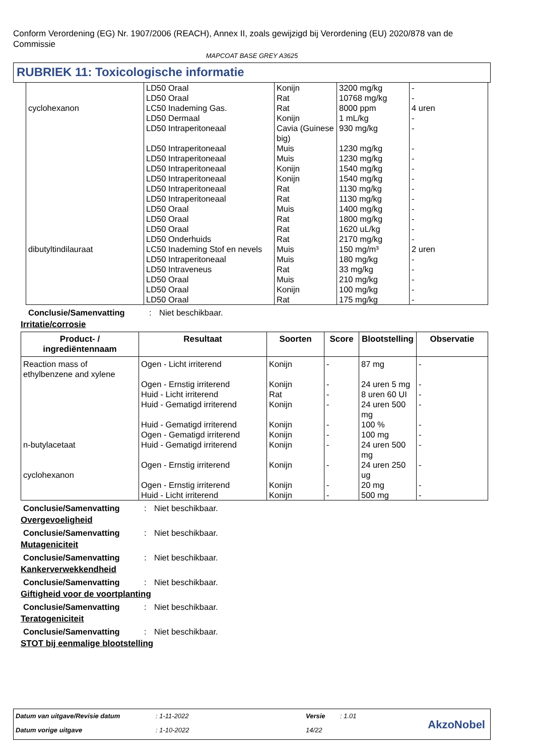Conform Verordening (EG) Nr. 1907/2006 (REACH), Annex II, zoals gewijzigd bij Verordening (EU) 2020/878 van de Commissie
MAPCOAT BASE GREY A3625
RUBRIEK 11: Toxicologische informatie
| cyclohexanon | LD50 Oraal LD50 Oraal LC50 Inademing Gas. LD50 Dermaal LD50 Intraperitoneaal | Konijn Rat Rat Konijn Cavia (Guinese big) | 3200 mg/kg 10768 mg/kg 8000 ppm 1 mL/kg 930 mg/kg | - - 4 uren - - |
| dibutyltindilauraat | LD50 Intraperitoneaal LD50 Intraperitoneaal LD50 Intraperitoneaal LD50 Intraperitoneaal LD50 Intraperitoneaal LD50 Intraperitoneaal LD50 Oraal LD50 Oraal LD50 Oraal LD50 Onderhuids LC50 Inademing Stof en nevels LD50 Intraperitoneaal LD50 Intraveneus LD50 Oraal LD50 Oraal LD50 Oraal | Muis Muis Konijn Konijn Rat Rat Muis Rat Rat Rat Muis Muis Rat Muis Konijn Rat | 1230 mg/kg 1230 mg/kg 1540 mg/kg 1540 mg/kg 1130 mg/kg 1130 mg/kg 1400 mg/kg 1800 mg/kg 1620 uL/kg 2170 mg/kg 150 mg/m³ 180 mg/kg 33 mg/kg 210 mg/kg 100 mg/kg 175 mg/kg | - - - - - - - - - - 2 uren - - - - - |
Conclusie/Samenvatting: Niet beschikbaar.
Irritatie/corrosie
| Product- / ingrediëntennaam | Resultaat | Soorten | Score | Blootstelling | Observatie |
| --- | --- | --- | --- | --- | --- |
| Reaction mass of ethylbenzene and xylene n-butylacetaat cyclohexanon | Ogen - Licht irriterend Ogen - Ernstig irriterend Huid - Licht irriterend Huid - Gematigd irriterend Huid - Gematigd irriterend Ogen - Gematigd irriterend Huid - Gematigd irriterend Ogen - Ernstig irriterend Ogen - Ernstig irriterend Huid - Licht irriterend | Konijn Konijn Rat Konijn Konijn Konijn Konijn Konijn Konijn Konijn | - - - - - - - - - - | 87 mg 24 uren 5 mg 8 uren 60 UI 24 uren 500 mg 100 % 100 mg 24 uren 500 mg 24 uren 250 ug 20 mg 500 mg | - - - - - - - - - - |
Conclusie/Samenvatting: Niet beschikbaar.
Overgevoeligheid
Conclusie/Samenvatting: Niet beschikbaar.
Mutageniciteit
Conclusie/Samenvatting: Niet beschikbaar.
Kankerverwekkendheid
Conclusie/Samenvatting: Niet beschikbaar.
Giftigheid voor de voortplanting
Conclusie/Samenvatting: Niet beschikbaar.
Teratogeniciteit
Conclusie/Samenvatting: Niet beschikbaar.
STOT bij eenmalige blootstelling
| Datum van uitgave/Revisie datum | : 1-11-2022 | Versie | : 1.01 |
| Datum vorige uitgave | : 1-10-2022 | 14/22 | |
AkzoNobel